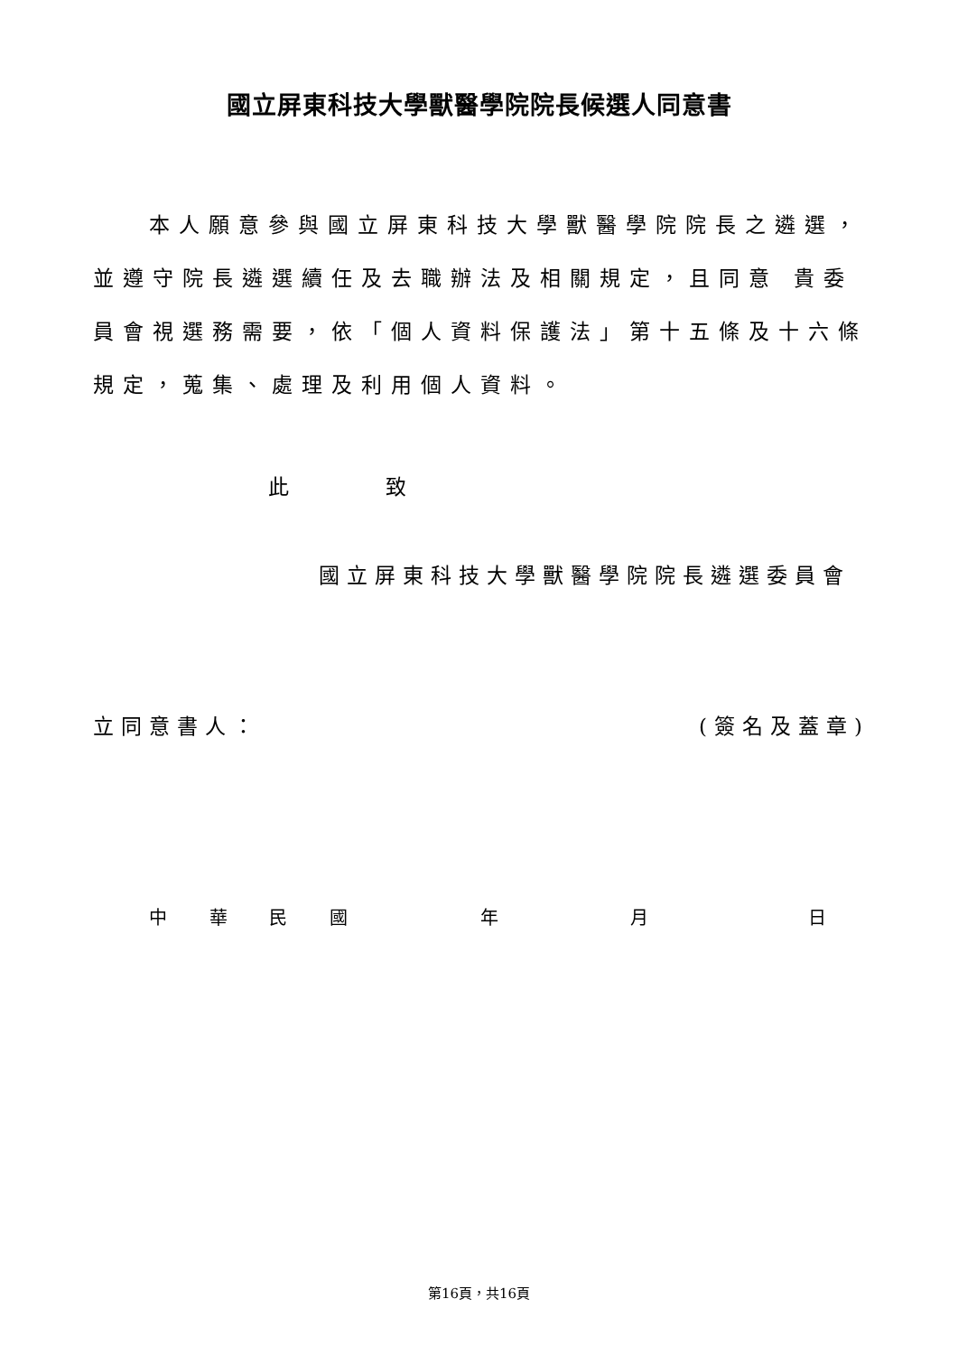國立屏東科技大學獸醫學院院長候選人同意書
本人願意參與國立屏東科技大學獸醫學院院長之遴選，並遵守院長遴選續任及去職辦法及相關規定，且同意 貴委員會視選務需要，依「個人資料保護法」第十五條及十六條規定，蒐集、處理及利用個人資料。
此 致
國立屏東科技大學獸醫學院院長遴選委員會
立同意書人： (簽名及蓋章)
中 華 民 國 年 月 日
第16頁，共16頁